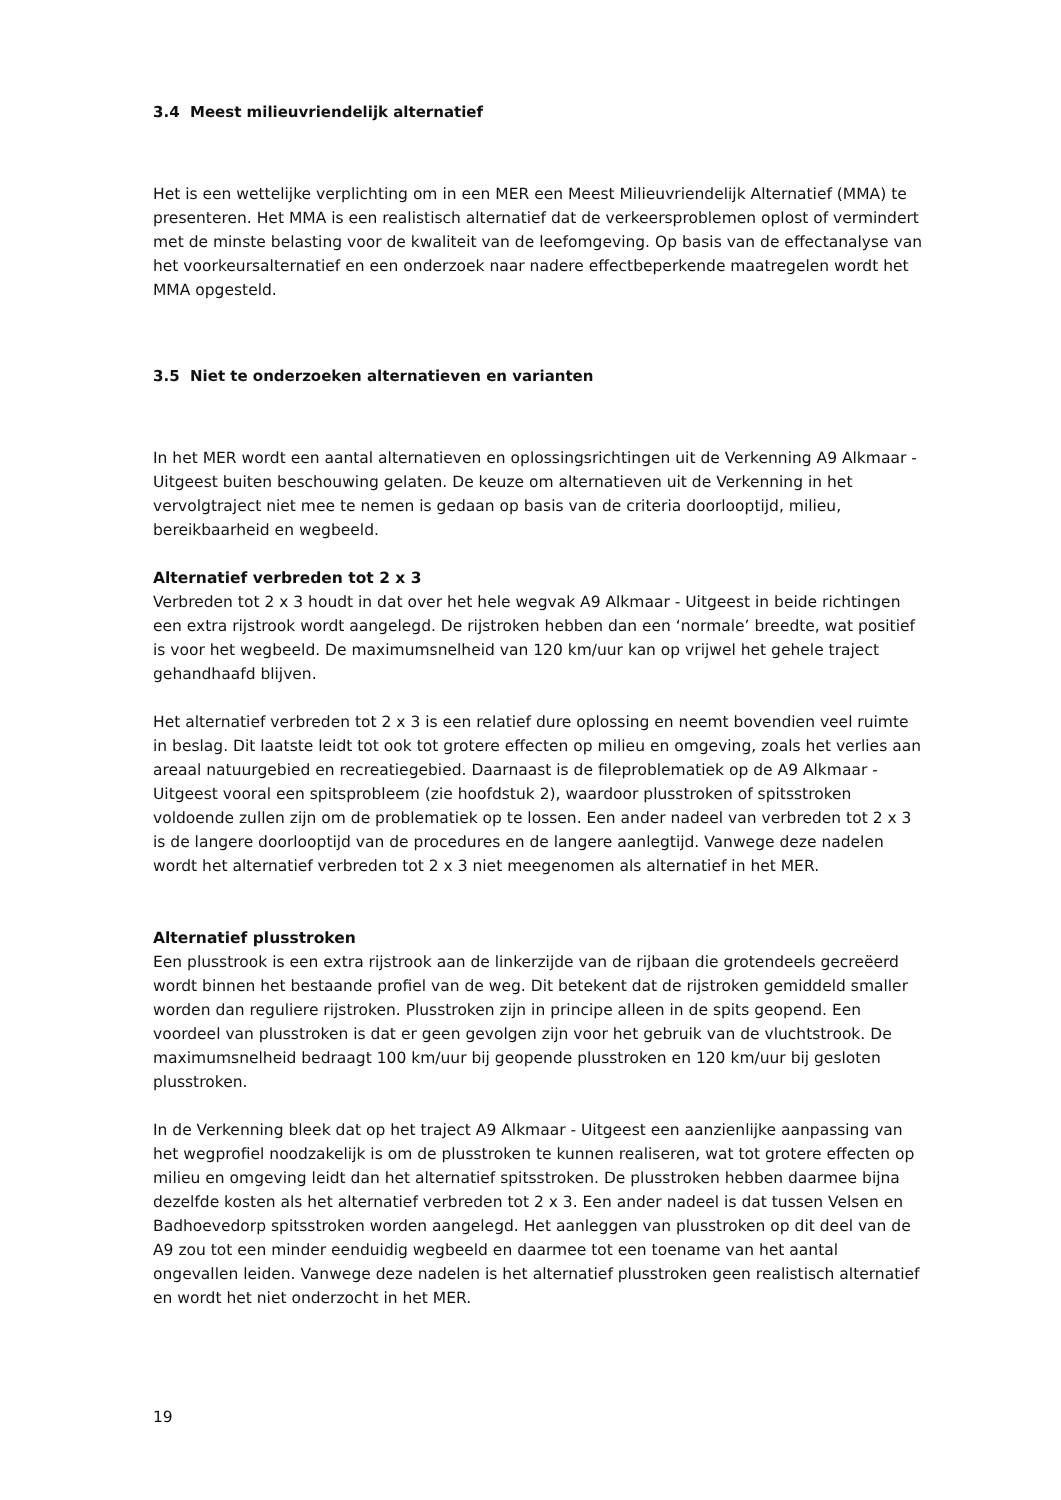3.4 Meest milieuvriendelijk alternatief
Het is een wettelijke verplichting om in een MER een Meest Milieuvriendelijk Alternatief (MMA) te presenteren. Het MMA is een realistisch alternatief dat de verkeersproblemen oplost of vermindert met de minste belasting voor de kwaliteit van de leefomgeving. Op basis van de effectanalyse van het voorkeursalternatief en een onderzoek naar nadere effectbeperkende maatregelen wordt het MMA opgesteld.
3.5 Niet te onderzoeken alternatieven en varianten
In het MER wordt een aantal alternatieven en oplossingsrichtingen uit de Verkenning A9 Alkmaar - Uitgeest buiten beschouwing gelaten. De keuze om alternatieven uit de Verkenning in het vervolgtraject niet mee te nemen is gedaan op basis van de criteria doorlooptijd, milieu, bereikbaarheid en wegbeeld.
Alternatief verbreden tot 2 x 3
Verbreden tot 2 x 3 houdt in dat over het hele wegvak A9 Alkmaar - Uitgeest in beide richtingen een extra rijstrook wordt aangelegd. De rijstroken hebben dan een ‘normale’ breedte, wat positief is voor het wegbeeld. De maximumsnelheid van 120 km/uur kan op vrijwel het gehele traject gehandhaafd blijven.
Het alternatief verbreden tot 2 x 3 is een relatief dure oplossing en neemt bovendien veel ruimte in beslag. Dit laatste leidt tot ook tot grotere effecten op milieu en omgeving, zoals het verlies aan areaal natuurgebied en recreatiegebied. Daarnaast is de fileproblematiek op de A9 Alkmaar - Uitgeest vooral een spitsprobleem (zie hoofdstuk 2), waardoor plusstroken of spitsstroken voldoende zullen zijn om de problematiek op te lossen. Een ander nadeel van verbreden tot 2 x 3 is de langere doorlooptijd van de procedures en de langere aanlegtijd. Vanwege deze nadelen wordt het alternatief verbreden tot 2 x 3 niet meegenomen als alternatief in het MER.
Alternatief plusstroken
Een plusstrook is een extra rijstrook aan de linkerzijde van de rijbaan die grotendeels gecreëerd wordt binnen het bestaande profiel van de weg. Dit betekent dat de rijstroken gemiddeld smaller worden dan reguliere rijstroken. Plusstroken zijn in principe alleen in de spits geopend. Een voordeel van plusstroken is dat er geen gevolgen zijn voor het gebruik van de vluchtstrook. De maximumsnelheid bedraagt 100 km/uur bij geopende plusstroken en 120 km/uur bij gesloten plusstroken.
In de Verkenning bleek dat op het traject A9 Alkmaar - Uitgeest een aanzienlijke aanpassing van het wegprofiel noodzakelijk is om de plusstroken te kunnen realiseren, wat tot grotere effecten op milieu en omgeving leidt dan het alternatief spitsstroken. De plusstroken hebben daarmee bijna dezelfde kosten als het alternatief verbreden tot 2 x 3. Een ander nadeel is dat tussen Velsen en Badhoevedorp spitsstroken worden aangelegd. Het aanleggen van plusstroken op dit deel van de A9 zou tot een minder eenduidig wegbeeld en daarmee tot een toename van het aantal ongevallen leiden. Vanwege deze nadelen is het alternatief plusstroken geen realistisch alternatief en wordt het niet onderzocht in het MER.
19